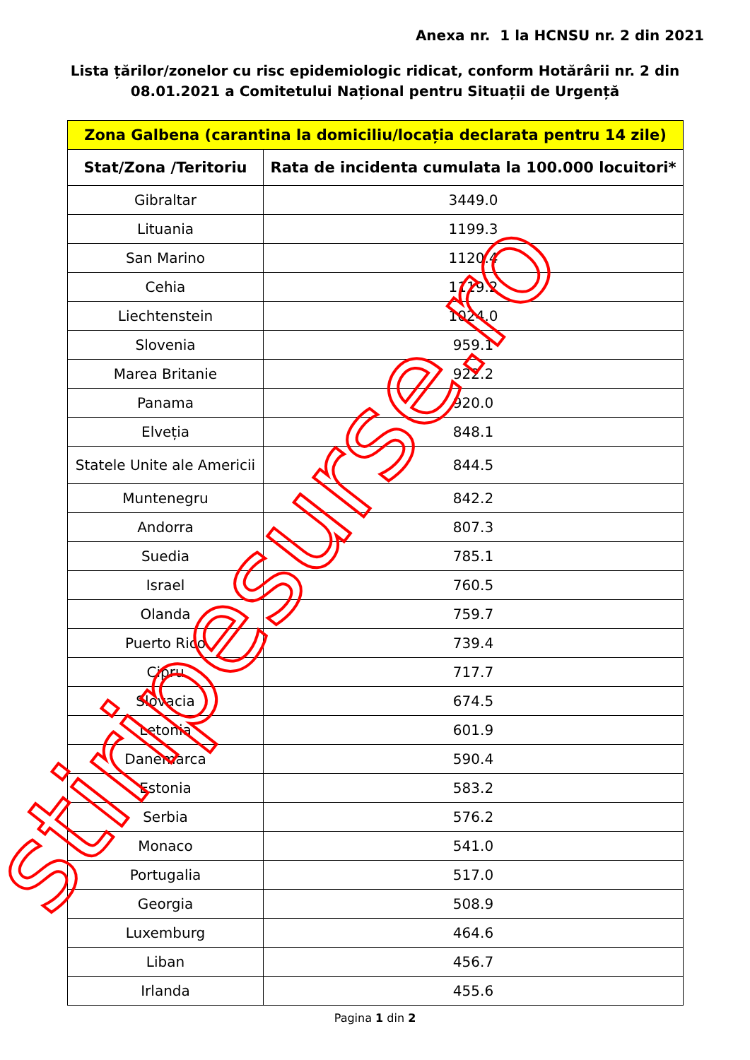Anexa nr. 1 la HCNSU nr. 2 din 2021
Lista țărilor/zonelor cu risc epidemiologic ridicat, conform Hotărârii nr. 2 din 08.01.2021 a Comitetului Național pentru Situații de Urgență
| Zona Galbena (carantina la domiciliu/locația declarata pentru 14 zile) | |
| --- | --- |
| Stat/Zona /Teritoriu | Rata de incidenta cumulata la 100.000 locuitori* |
| Gibraltar | 3449.0 |
| Lituania | 1199.3 |
| San Marino | 1120.4 |
| Cehia | 1119.2 |
| Liechtenstein | 1024.0 |
| Slovenia | 959.1 |
| Marea Britanie | 922.2 |
| Panama | 920.0 |
| Elveția | 848.1 |
| Statele Unite ale Americii | 844.5 |
| Muntenegru | 842.2 |
| Andorra | 807.3 |
| Suedia | 785.1 |
| Israel | 760.5 |
| Olanda | 759.7 |
| Puerto Rico | 739.4 |
| Cipru | 717.7 |
| Slovacia | 674.5 |
| Letonia | 601.9 |
| Danemarca | 590.4 |
| Estonia | 583.2 |
| Serbia | 576.2 |
| Monaco | 541.0 |
| Portugalia | 517.0 |
| Georgia | 508.9 |
| Luxemburg | 464.6 |
| Liban | 456.7 |
| Irlanda | 455.6 |
Pagina 1 din 2
stiripesurse.ro